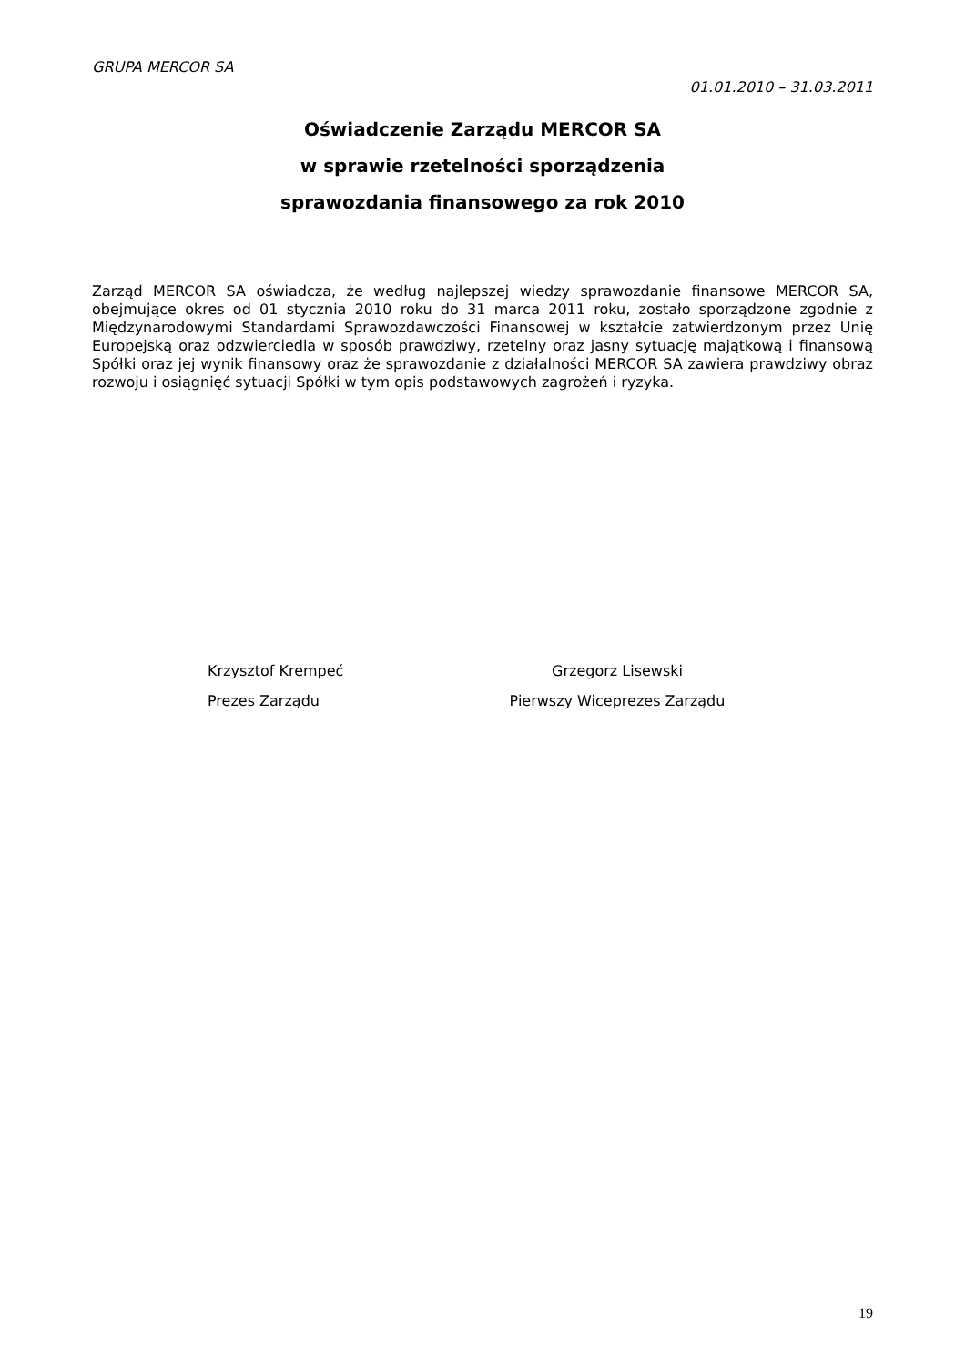GRUPA MERCOR SA
01.01.2010 – 31.03.2011
Oświadczenie Zarządu MERCOR SA
w sprawie rzetelności sporządzenia
sprawozdania finansowego za rok 2010
Zarząd MERCOR SA oświadcza, że według najlepszej wiedzy sprawozdanie finansowe MERCOR SA, obejmujące okres od 01 stycznia 2010 roku do 31 marca 2011 roku, zostało sporządzone zgodnie z Międzynarodowymi Standardami Sprawozdawczości Finansowej w kształcie zatwierdzonym przez Unię Europejską oraz odzwierciedla w sposób prawdziwy, rzetelny oraz jasny sytuację majątkową i finansową Spółki oraz jej wynik finansowy oraz że sprawozdanie z działalności MERCOR SA zawiera prawdziwy obraz rozwoju i osiągnięć sytuacji Spółki w tym opis podstawowych zagrożeń i ryzyka.
Krzysztof Krempeć
Prezes Zarządu
Grzegorz Lisewski
Pierwszy Wiceprezes Zarządu
19